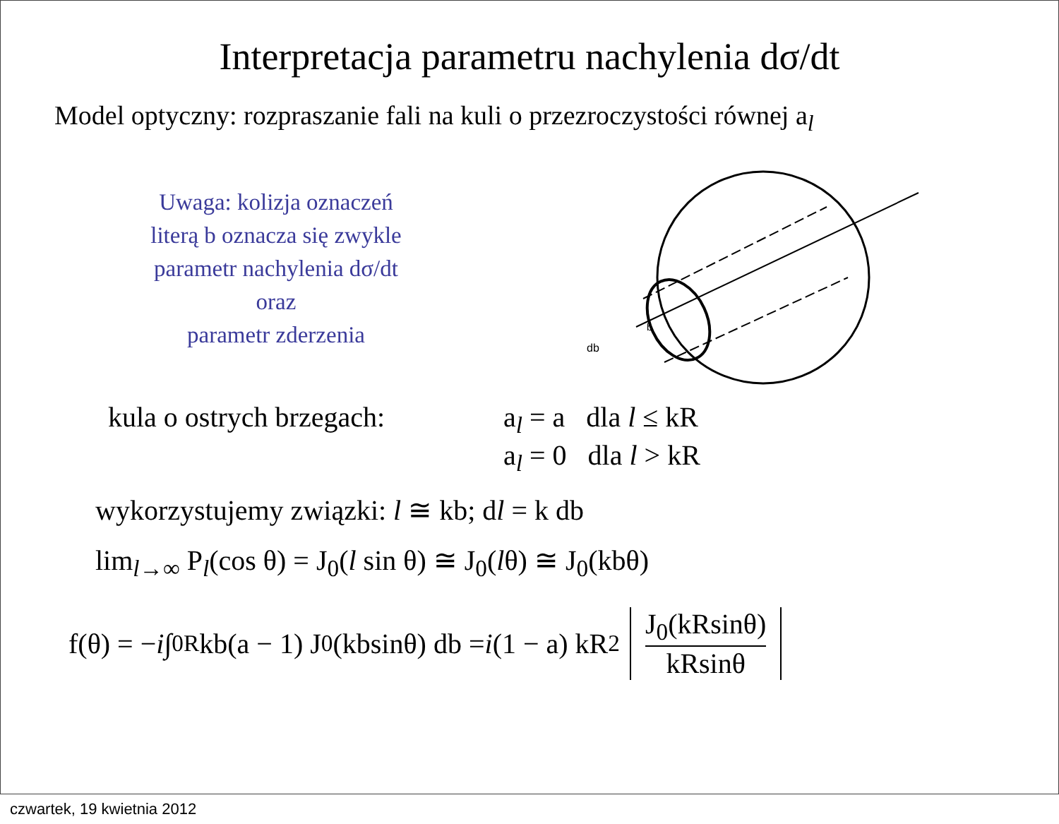Interpretacja parametru nachylenia dσ/dt
Model optyczny: rozpraszanie fali na kuli o przezroczystości równej a<sub>l</sub>
Uwaga: kolizja oznaczeń
literą b oznacza się zwykle
parametr nachylenia dσ/dt
oraz
parametr zderzenia
db
b
kula o ostrych brzegach:
a<sub>l</sub> = a dla l ≤ kR
a<sub>l</sub> = 0 dla l > kR
wykorzystujemy związki: l ≅ kb; dl = k db
lim<sub>l→∞</sub> P<sub>l</sub>(cos θ) = J<sub>0</sub>(l sin θ) ≅ J<sub>0</sub>(lθ) ≅ J<sub>0</sub>(kbθ)
f(θ) = − i ∫<sub>0</sub><sup>R</sup> kb(a − 1) J<sub>0</sub>(kbsinθ) db = i (1 − a) kR<sup>2</sup> J<sub>0</sub>(kRsinθ) kRsinθ
czwartek, 19 kwietnia 2012